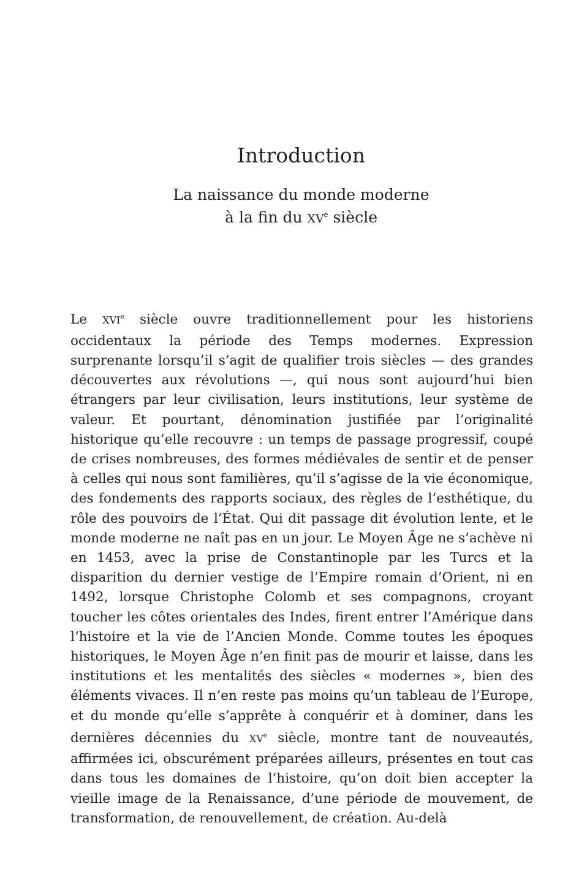Introduction
La naissance du monde moderne
à la fin du XV<sup>e</sup> siècle
Le XVI<sup>e</sup> siècle ouvre traditionnellement pour les historiens occidentaux la période des Temps modernes. Expression surprenante lorsqu’il s’agit de qualifier trois siècles — des grandes découvertes aux révolutions —, qui nous sont aujourd’hui bien étrangers par leur civilisation, leurs institutions, leur système de valeur. Et pourtant, dénomination justifiée par l’originalité historique qu’elle recouvre : un temps de passage progressif, coupé de crises nombreuses, des formes médiévales de sentir et de penser à celles qui nous sont familières, qu’il s’agisse de la vie économique, des fondements des rapports sociaux, des règles de l’esthétique, du rôle des pouvoirs de l’État. Qui dit passage dit évolution lente, et le monde moderne ne naît pas en un jour. Le Moyen Âge ne s’achève ni en 1453, avec la prise de Constantinople par les Turcs et la disparition du dernier vestige de l’Empire romain d’Orient, ni en 1492, lorsque Christophe Colomb et ses compagnons, croyant toucher les côtes orientales des Indes, firent entrer l’Amérique dans l’histoire et la vie de l’Ancien Monde. Comme toutes les époques historiques, le Moyen Âge n’en finit pas de mourir et laisse, dans les institutions et les mentalités des siècles « modernes », bien des éléments vivaces. Il n’en reste pas moins qu’un tableau de l’Europe, et du monde qu’elle s’apprête à conquérir et à dominer, dans les dernières décennies du XV<sup>e</sup> siècle, montre tant de nouveautés, affirmées ici, obscurément préparées ailleurs, présentes en tout cas dans tous les domaines de l’histoire, qu’on doit bien accepter la vieille image de la Renaissance, d’une période de mouvement, de transformation, de renouvellement, de création. Au-delà